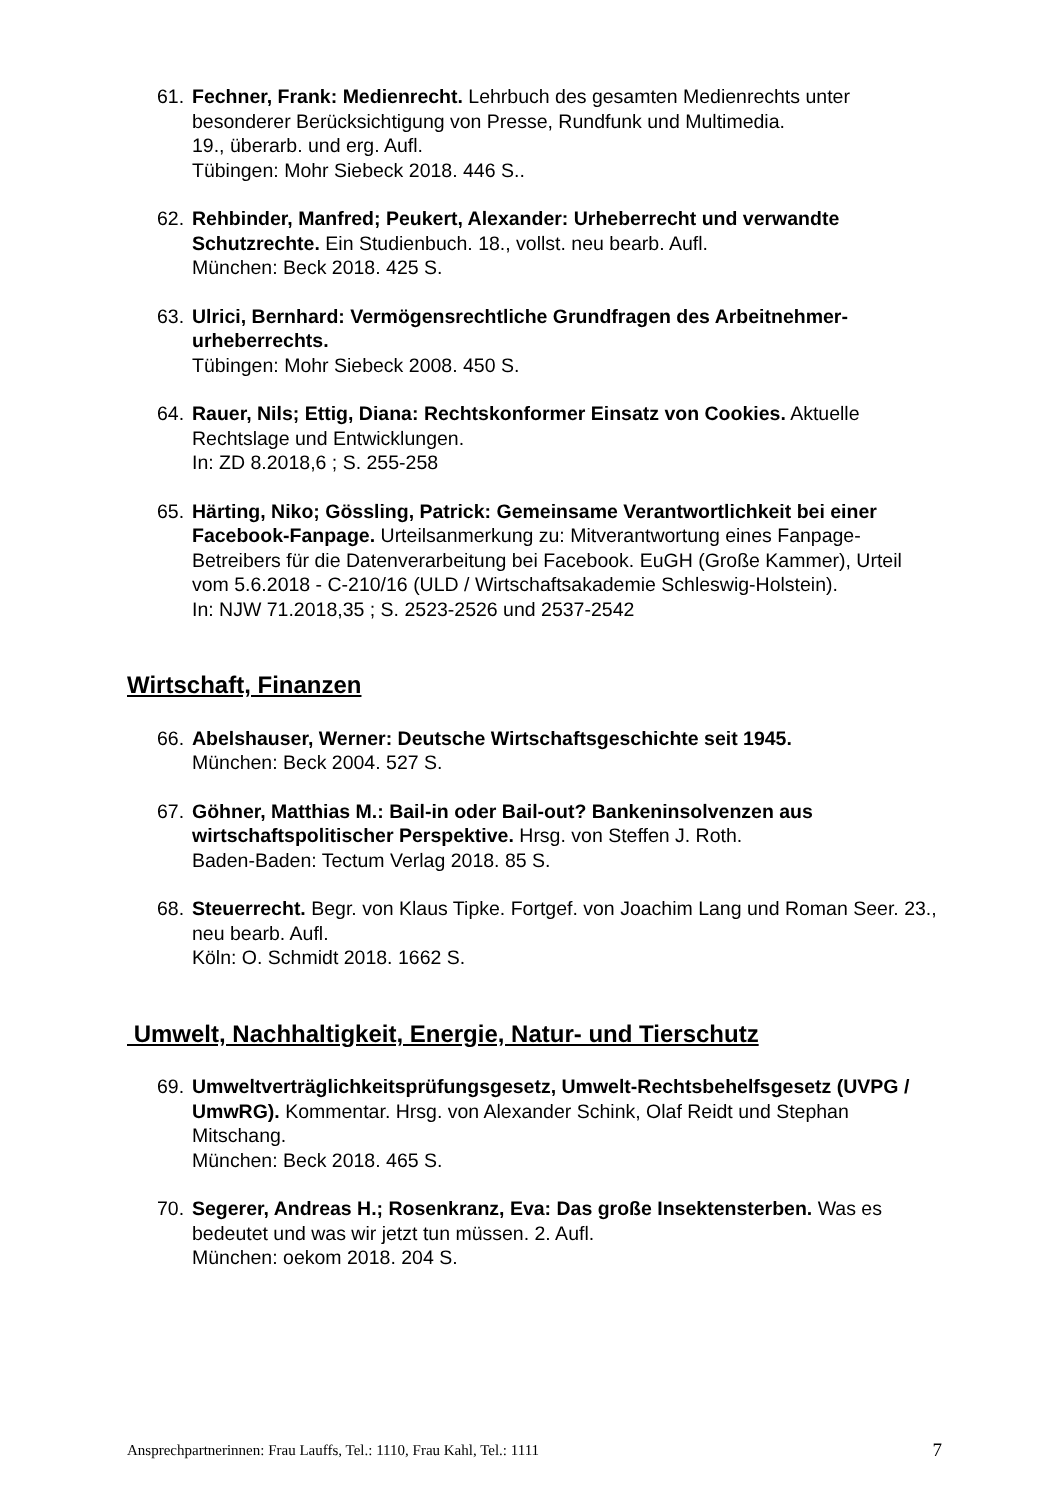61.
Fechner, Frank: Medienrecht. Lehrbuch des gesamten Medienrechts unter besonderer Berücksichtigung von Presse, Rundfunk und Multimedia.
19., überarb. und erg. Aufl.
Tübingen: Mohr Siebeck 2018. 446 S..
62.
Rehbinder, Manfred; Peukert, Alexander: Urheberrecht und verwandte Schutzrechte. Ein Studienbuch. 18., vollst. neu bearb. Aufl.
München: Beck 2018. 425 S.
63.
Ulrici, Bernhard: Vermögensrechtliche Grundfragen des Arbeitnehmer-urheberrechts.
Tübingen: Mohr Siebeck 2008. 450 S.
64.
Rauer, Nils; Ettig, Diana: Rechtskonformer Einsatz von Cookies. Aktuelle Rechtslage und Entwicklungen.
In: ZD 8.2018,6 ; S. 255-258
65.
Härting, Niko; Gössling, Patrick: Gemeinsame Verantwortlichkeit bei einer Facebook-Fanpage. Urteilsanmerkung zu: Mitverantwortung eines Fanpage-Betreibers für die Datenverarbeitung bei Facebook. EuGH (Große Kammer), Urteil vom 5.6.2018 - C-210/16 (ULD / Wirtschaftsakademie Schleswig-Holstein).
In: NJW 71.2018,35 ; S. 2523-2526 und 2537-2542
Wirtschaft, Finanzen
66.
Abelshauser, Werner: Deutsche Wirtschaftsgeschichte seit 1945.
München: Beck 2004. 527 S.
67.
Göhner, Matthias M.: Bail-in oder Bail-out? Bankeninsolvenzen aus wirtschaftspolitischer Perspektive. Hrsg. von Steffen J. Roth.
Baden-Baden: Tectum Verlag 2018. 85 S.
68.
Steuerrecht. Begr. von Klaus Tipke. Fortgef. von Joachim Lang und Roman Seer. 23., neu bearb. Aufl.
Köln: O. Schmidt 2018. 1662 S.
Umwelt, Nachhaltigkeit, Energie, Natur- und Tierschutz
69.
Umweltverträglichkeitsprüfungsgesetz, Umwelt-Rechtsbehelfsgesetz (UVPG / UmwRG). Kommentar. Hrsg. von Alexander Schink, Olaf Reidt und Stephan Mitschang.
München: Beck 2018. 465 S.
70.
Segerer, Andreas H.; Rosenkranz, Eva: Das große Insektensterben. Was es bedeutet und was wir jetzt tun müssen. 2. Aufl.
München: oekom 2018. 204 S.
Ansprechpartnerinnen: Frau Lauffs, Tel.: 1110, Frau Kahl, Tel.: 1111 7